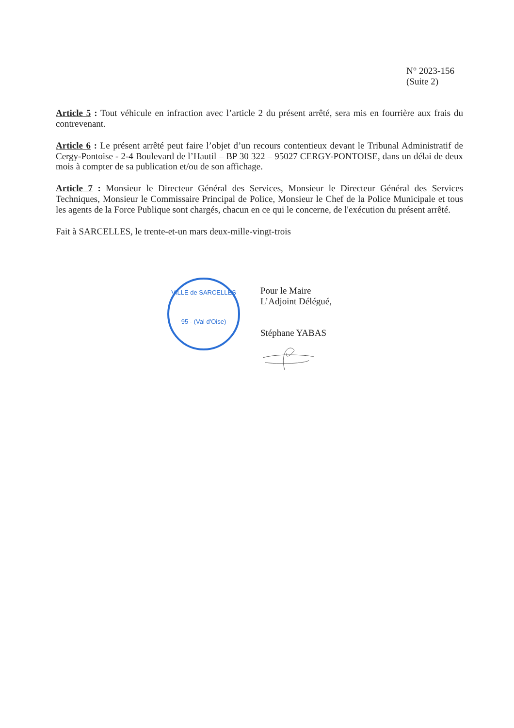N° 2023-156
(Suite 2)
Article 5 : Tout véhicule en infraction avec l’article 2 du présent arrêté, sera mis en fourrière aux frais du contrevenant.
Article 6 : Le présent arrêté peut faire l’objet d’un recours contentieux devant le Tribunal Administratif de Cergy-Pontoise - 2-4 Boulevard de l’Hautil – BP 30 322 – 95027 CERGY-PONTOISE, dans un délai de deux mois à compter de sa publication et/ou de son affichage.
Article 7 : Monsieur le Directeur Général des Services, Monsieur le Directeur Général des Services Techniques, Monsieur le Commissaire Principal de Police, Monsieur le Chef de la Police Municipale et tous les agents de la Force Publique sont chargés, chacun en ce qui le concerne, de l'exécution du présent arrêté.
Fait à SARCELLES, le trente-et-un mars deux-mille-vingt-trois
VILLE de SARCELLES
95 - (Val d'Oise)
Pour le Maire
L’Adjoint Délégué,
Stéphane YABAS